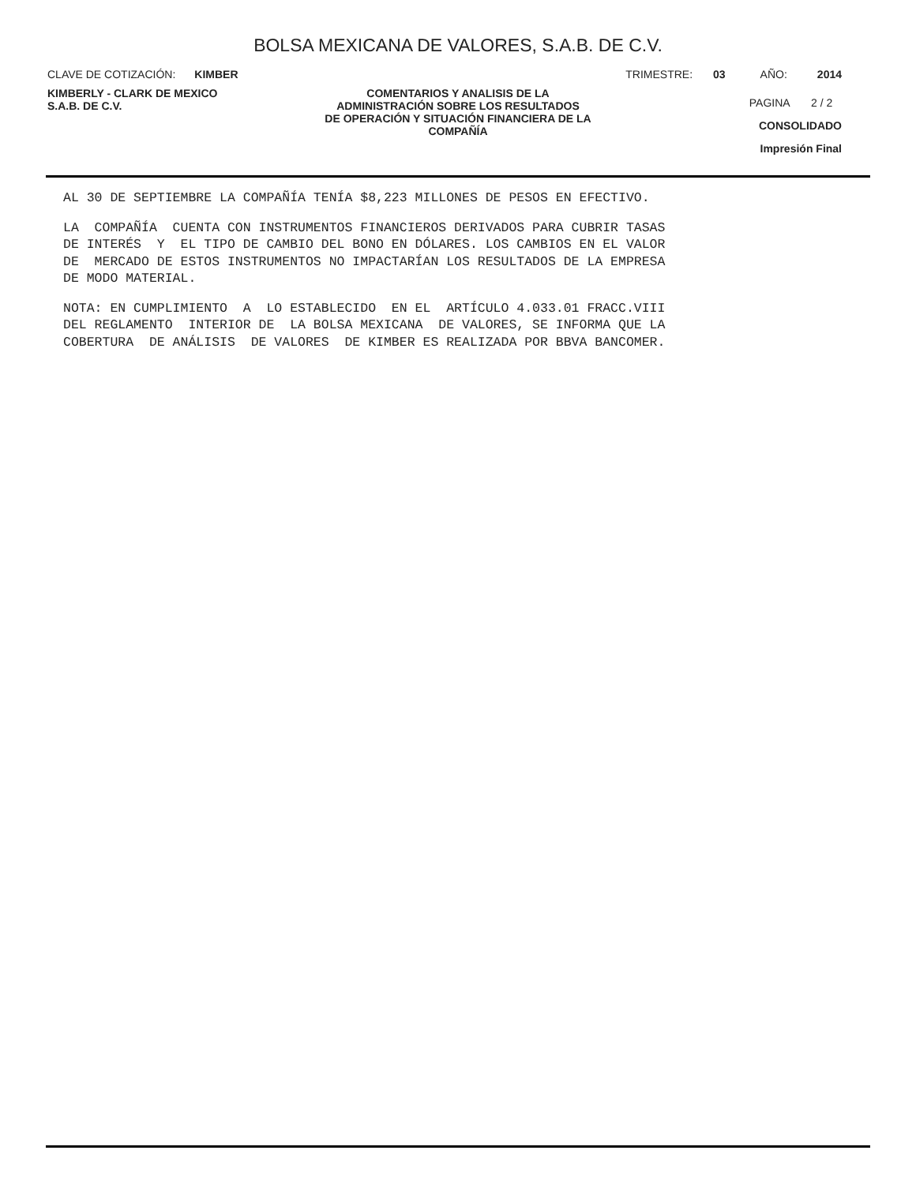BOLSA MEXICANA DE VALORES, S.A.B. DE C.V.
CLAVE DE COTIZACIÓN: KIMBER TRIMESTRE: 03 AÑO: 2014
KIMBERLY - CLARK DE MEXICO
S.A.B. DE C.V.
COMENTARIOS Y ANALISIS DE LA
ADMINISTRACIÓN SOBRE LOS RESULTADOS
DE OPERACIÓN Y SITUACIÓN FINANCIERA DE LA
COMPAÑÍA
PAGINA 2 / 2
CONSOLIDADO
Impresión Final
AL 30 DE SEPTIEMBRE LA COMPAÑÍA TENÍA $8,223 MILLONES DE PESOS EN EFECTIVO.
LA COMPAÑÍA CUENTA CON INSTRUMENTOS FINANCIEROS DERIVADOS PARA CUBRIR TASAS DE INTERÉS Y EL TIPO DE CAMBIO DEL BONO EN DÓLARES. LOS CAMBIOS EN EL VALOR DE MERCADO DE ESTOS INSTRUMENTOS NO IMPACTARÍAN LOS RESULTADOS DE LA EMPRESA DE MODO MATERIAL.
NOTA: EN CUMPLIMIENTO A LO ESTABLECIDO EN EL ARTÍCULO 4.033.01 FRACC.VIII DEL REGLAMENTO INTERIOR DE LA BOLSA MEXICANA DE VALORES, SE INFORMA QUE LA COBERTURA DE ANÁLISIS DE VALORES DE KIMBER ES REALIZADA POR BBVA BANCOMER.